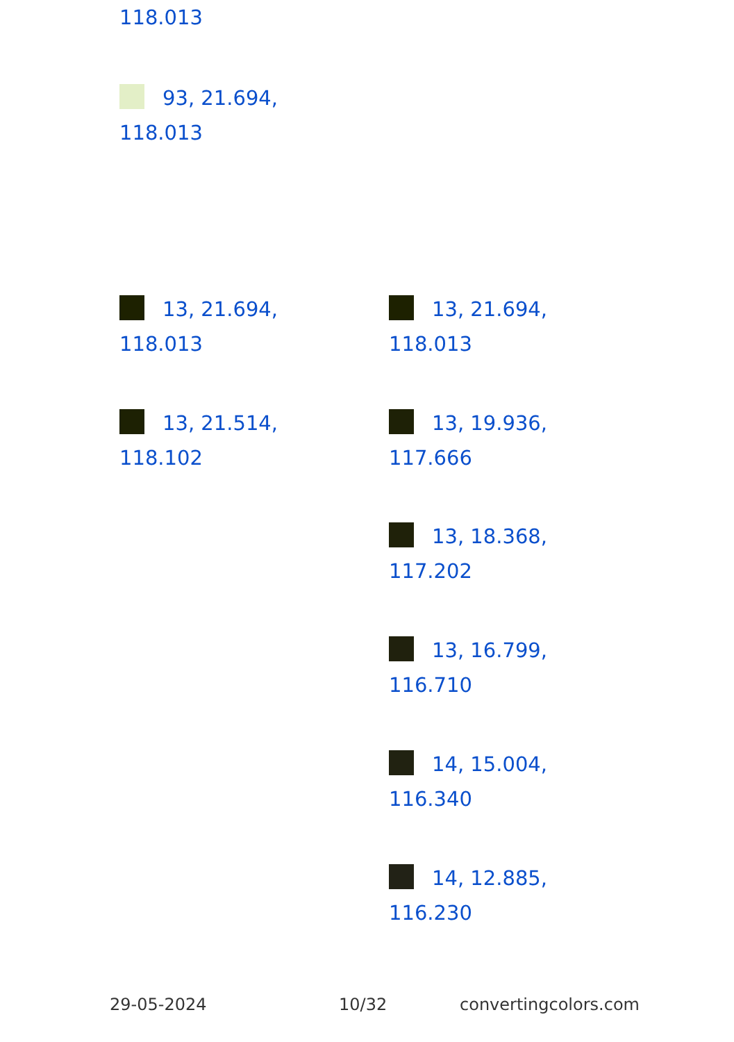118.013
93, 21.694, 118.013
13, 21.694, 118.013
13, 21.694, 118.013
13, 21.514, 118.102
13, 19.936, 117.666
13, 18.368, 117.202
13, 16.799, 116.710
14, 15.004, 116.340
14, 12.885, 116.230
29-05-2024 10/32 convertingcolors.com